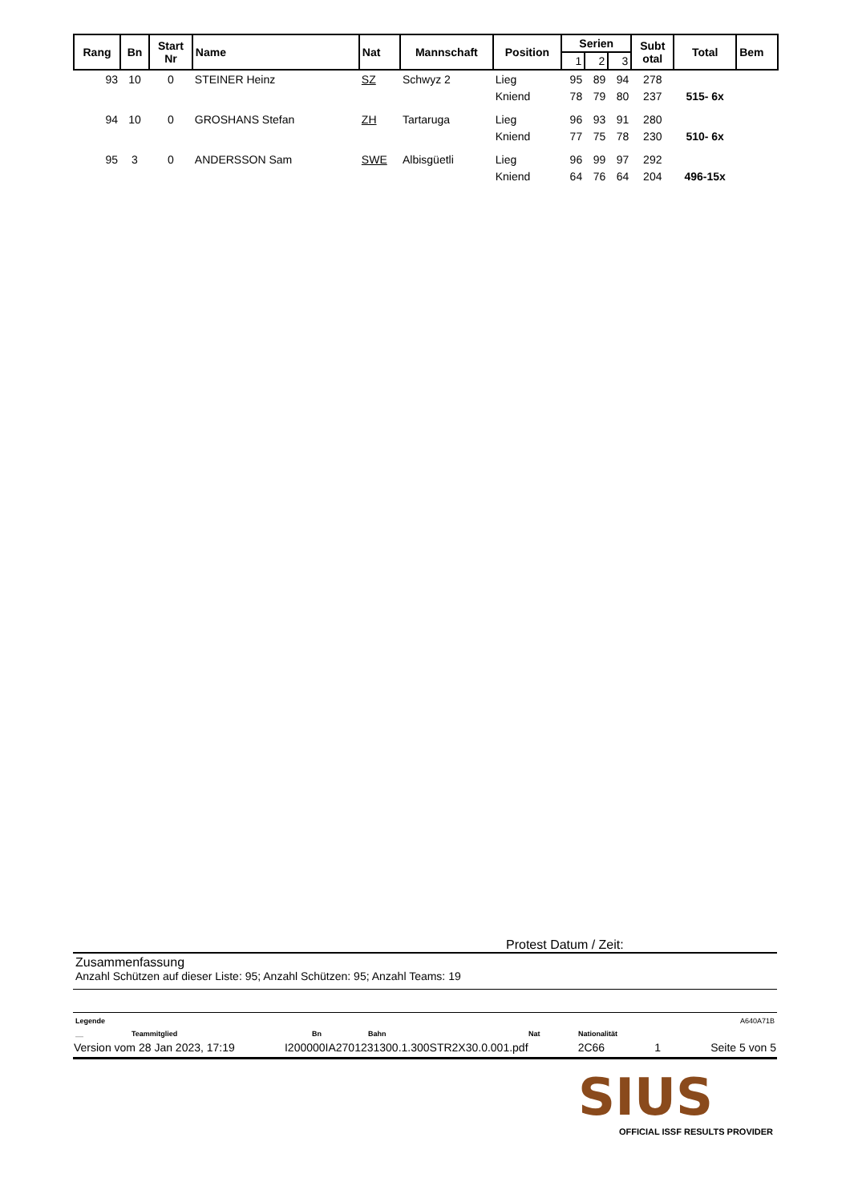| Rang | Bn | Start Nr | Name | Nat | Mannschaft | Position | Serien | | | Subt otal | Total | Bem |
| --- | --- | --- | --- | --- | --- | --- | --- | --- | --- | --- | --- | --- |
| | | | | | | | 1 | 2 | 3 | | | |
| 93 | 10 | 0 | STEINER Heinz | SZ | Schwyz 2 | Lieg | 95 | 89 | 94 | 278 | | |
| | | | | | | Kniend | 78 | 79 | 80 | 237 | 515- 6x | |
| 94 | 10 | 0 | GROSHANS Stefan | ZH | Tartaruga | Lieg | 96 | 93 | 91 | 280 | | |
| | | | | | | Kniend | 77 | 75 | 78 | 230 | 510- 6x | |
| 95 | 3 | 0 | ANDERSSON Sam | SWE | Albisgüetli | Lieg | 96 | 99 | 97 | 292 | | |
| | | | | | | Kniend | 64 | 76 | 64 | 204 | 496-15x | |
Protest Datum / Zeit:
Zusammenfassung
Anzahl Schützen auf dieser Liste: 95; Anzahl Schützen: 95; Anzahl Teams: 19
Legende A640A71B
__ Teammitglied Bn Bahn Nat Nationalität
Version vom 28 Jan 2023, 17:19 I200000IA2701231300.1.300STR2X30.0.001.pdf 2C66 1 Seite 5 von 5
SIUS
OFFICIAL ISSF RESULTS PROVIDER